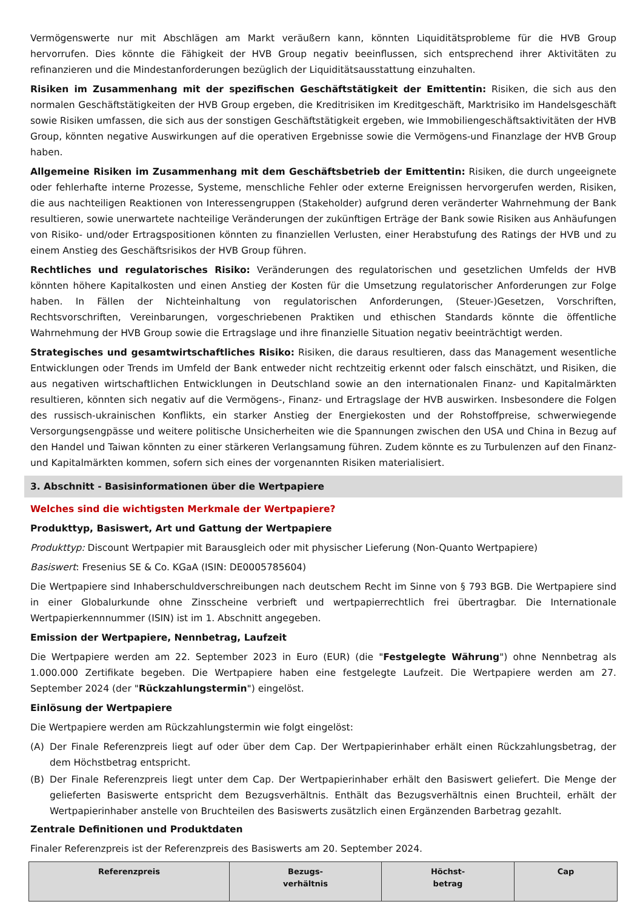Vermögenswerte nur mit Abschlägen am Markt veräußern kann, könnten Liquiditätsprobleme für die HVB Group hervorrufen. Dies könnte die Fähigkeit der HVB Group negativ beeinflussen, sich entsprechend ihrer Aktivitäten zu refinanzieren und die Mindestanforderungen bezüglich der Liquiditätsausstattung einzuhalten.
Risiken im Zusammenhang mit der spezifischen Geschäftstätigkeit der Emittentin: Risiken, die sich aus den normalen Geschäftstätigkeiten der HVB Group ergeben, die Kreditrisiken im Kreditgeschäft, Marktrisiko im Handelsgeschäft sowie Risiken umfassen, die sich aus der sonstigen Geschäftstätigkeit ergeben, wie Immobiliengeschäftsaktivitäten der HVB Group, könnten negative Auswirkungen auf die operativen Ergebnisse sowie die Vermögens-und Finanzlage der HVB Group haben.
Allgemeine Risiken im Zusammenhang mit dem Geschäftsbetrieb der Emittentin: Risiken, die durch ungeeignete oder fehlerhafte interne Prozesse, Systeme, menschliche Fehler oder externe Ereignissen hervorgerufen werden, Risiken, die aus nachteiligen Reaktionen von Interessengruppen (Stakeholder) aufgrund deren veränderter Wahrnehmung der Bank resultieren, sowie unerwartete nachteilige Veränderungen der zukünftigen Erträge der Bank sowie Risiken aus Anhäufungen von Risiko- und/oder Ertragspositionen könnten zu finanziellen Verlusten, einer Herabstufung des Ratings der HVB und zu einem Anstieg des Geschäftsrisikos der HVB Group führen.
Rechtliches und regulatorisches Risiko: Veränderungen des regulatorischen und gesetzlichen Umfelds der HVB könnten höhere Kapitalkosten und einen Anstieg der Kosten für die Umsetzung regulatorischer Anforderungen zur Folge haben. In Fällen der Nichteinhaltung von regulatorischen Anforderungen, (Steuer-)Gesetzen, Vorschriften, Rechtsvorschriften, Vereinbarungen, vorgeschriebenen Praktiken und ethischen Standards könnte die öffentliche Wahrnehmung der HVB Group sowie die Ertragslage und ihre finanzielle Situation negativ beeinträchtigt werden.
Strategisches und gesamtwirtschaftliches Risiko: Risiken, die daraus resultieren, dass das Management wesentliche Entwicklungen oder Trends im Umfeld der Bank entweder nicht rechtzeitig erkennt oder falsch einschätzt, und Risiken, die aus negativen wirtschaftlichen Entwicklungen in Deutschland sowie an den internationalen Finanz- und Kapitalmärkten resultieren, könnten sich negativ auf die Vermögens-, Finanz- und Ertragslage der HVB auswirken. Insbesondere die Folgen des russisch-ukrainischen Konflikts, ein starker Anstieg der Energiekosten und der Rohstoffpreise, schwerwiegende Versorgungsengpässe und weitere politische Unsicherheiten wie die Spannungen zwischen den USA und China in Bezug auf den Handel und Taiwan könnten zu einer stärkeren Verlangsamung führen. Zudem könnte es zu Turbulenzen auf den Finanz- und Kapitalmärkten kommen, sofern sich eines der vorgenannten Risiken materialisiert.
3. Abschnitt - Basisinformationen über die Wertpapiere
Welches sind die wichtigsten Merkmale der Wertpapiere?
Produkttyp, Basiswert, Art und Gattung der Wertpapiere
Produkttyp: Discount Wertpapier mit Barausgleich oder mit physischer Lieferung (Non-Quanto Wertpapiere)
Basiswert: Fresenius SE & Co. KGaA (ISIN: DE0005785604)
Die Wertpapiere sind Inhaberschuldverschreibungen nach deutschem Recht im Sinne von § 793 BGB. Die Wertpapiere sind in einer Globalurkunde ohne Zinsscheine verbrieft und wertpapierrechtlich frei übertragbar. Die Internationale Wertpapierkennnummer (ISIN) ist im 1. Abschnitt angegeben.
Emission der Wertpapiere, Nennbetrag, Laufzeit
Die Wertpapiere werden am 22. September 2023 in Euro (EUR) (die "Festgelegte Währung") ohne Nennbetrag als 1.000.000 Zertifikate begeben. Die Wertpapiere haben eine festgelegte Laufzeit. Die Wertpapiere werden am 27. September 2024 (der "Rückzahlungstermin") eingelöst.
Einlösung der Wertpapiere
Die Wertpapiere werden am Rückzahlungstermin wie folgt eingelöst:
(A) Der Finale Referenzpreis liegt auf oder über dem Cap. Der Wertpapierinhaber erhält einen Rückzahlungsbetrag, der dem Höchstbetrag entspricht.
(B) Der Finale Referenzpreis liegt unter dem Cap. Der Wertpapierinhaber erhält den Basiswert geliefert. Die Menge der gelieferten Basiswerte entspricht dem Bezugsverhältnis. Enthält das Bezugsverhältnis einen Bruchteil, erhält der Wertpapierinhaber anstelle von Bruchteilen des Basiswerts zusätzlich einen Ergänzenden Barbetrag gezahlt.
Zentrale Definitionen und Produktdaten
Finaler Referenzpreis ist der Referenzpreis des Basiswerts am 20. September 2024.
| Referenzpreis | Bezugs- verhältnis | Höchst- betrag | Cap |
| --- | --- | --- | --- |